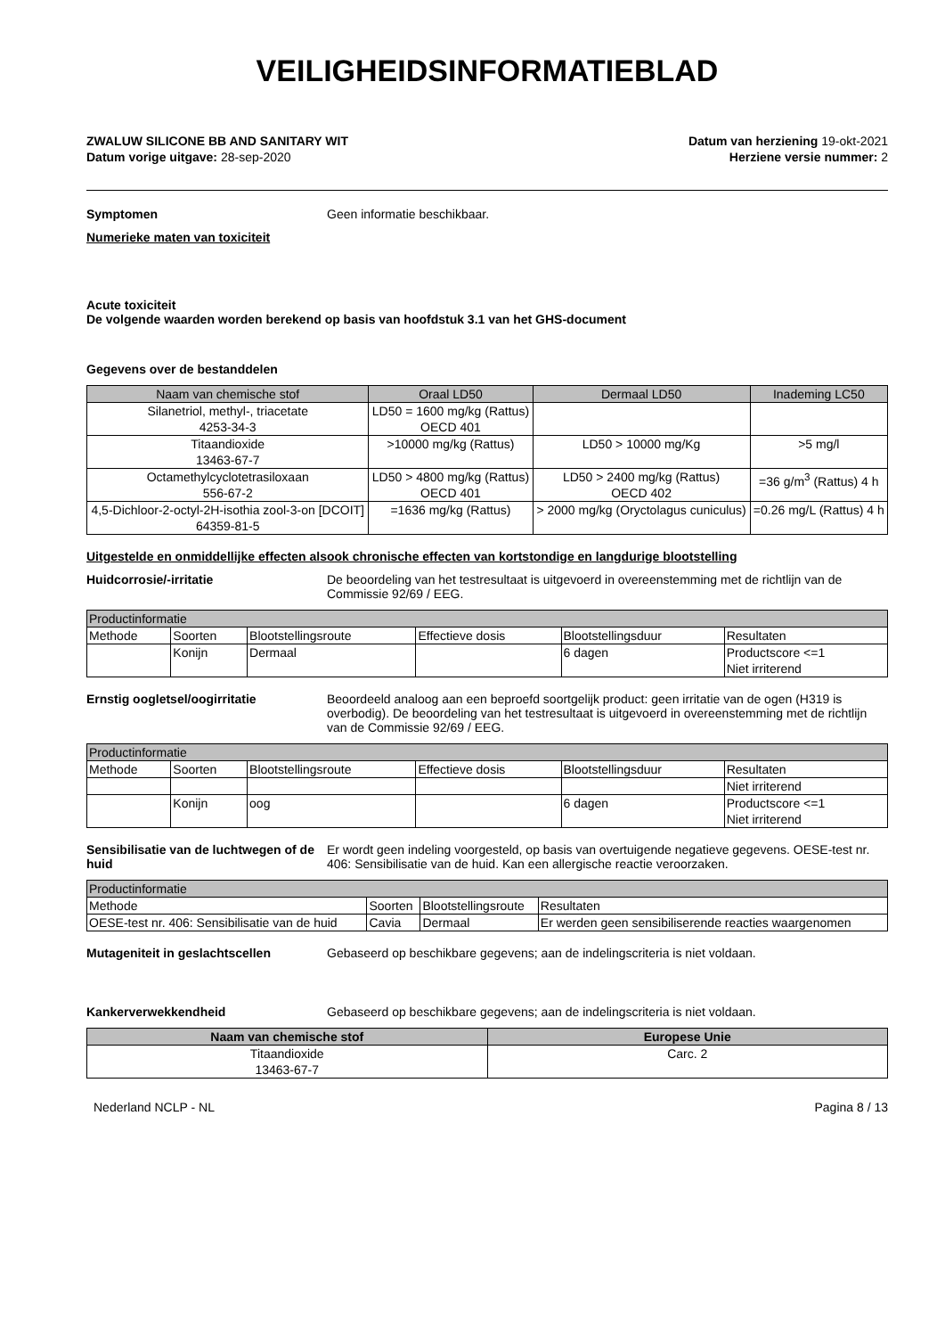VEILIGHEIDSINFORMATIEBLAD
ZWALUW SILICONE BB AND SANITARY WIT
Datum vorige uitgave: 28-sep-2020
Datum van herziening 19-okt-2021
Herziene versie nummer: 2
Symptomen Geen informatie beschikbaar.
Numerieke maten van toxiciteit
Acute toxiciteit
De volgende waarden worden berekend op basis van hoofdstuk 3.1 van het GHS-document
Gegevens over de bestanddelen
| Naam van chemische stof | Oraal LD50 | Dermaal LD50 | Inademing LC50 |
| --- | --- | --- | --- |
| Silanetriol, methyl-, triacetate 4253-34-3 | LD50 = 1600 mg/kg (Rattus) OECD 401 | | |
| Titaandioxide 13463-67-7 | >10000 mg/kg (Rattus) | LD50 > 10000 mg/Kg | >5 mg/l |
| Octamethylcyclotetrasiloxaan 556-67-2 | LD50 > 4800 mg/kg (Rattus) OECD 401 | LD50 > 2400 mg/kg (Rattus) OECD 402 | =36 g/m<sup>3</sup> (Rattus) 4 h |
| 4,5-Dichloor-2-octyl-2H-isothia zool-3-on [DCOIT] 64359-81-5 | =1636 mg/kg (Rattus) | > 2000 mg/kg (Oryctolagus cuniculus) | =0.26 mg/L (Rattus) 4 h |
Uitgestelde en onmiddellijke effecten alsook chronische effecten van kortstondige en langdurige blootstelling
Huidcorrosie/-irritatie De beoordeling van het testresultaat is uitgevoerd in overeenstemming met de richtlijn van de Commissie 92/69 / EEG.
| Productinformatie | | | | | |
| Methode | Soorten | Blootstellingsroute | Effectieve dosis | Blootstellingsduur | Resultaten |
| | Konijn | Dermaal | | 6 dagen | Productscore <=1 Niet irriterend |
Ernstig oogletsel/oogirritatie Beoordeeld analoog aan een beproefd soortgelijk product: geen irritatie van de ogen (H319 is overbodig). De beoordeling van het testresultaat is uitgevoerd in overeenstemming met de richtlijn van de Commissie 92/69 / EEG.
| Productinformatie | | | | | |
| Methode | Soorten | Blootstellingsroute | Effectieve dosis | Blootstellingsduur | Resultaten |
| | | | | | Niet irriterend |
| | Konijn | oog | | 6 dagen | Productscore <=1 Niet irriterend |
Sensibilisatie van de luchtwegen of de huid
Er wordt geen indeling voorgesteld, op basis van overtuigende negatieve gegevens. OESE-test nr. 406: Sensibilisatie van de huid. Kan een allergische reactie veroorzaken.
| Productinformatie | | | |
| Methode | Soorten | Blootstellingsroute | Resultaten |
| OESE-test nr. 406: Sensibilisatie van de huid | Cavia | Dermaal | Er werden geen sensibiliserende reacties waargenomen |
Mutageniteit in geslachtscellen Gebaseerd op beschikbare gegevens; aan de indelingscriteria is niet voldaan.
Kankerverwekkendheid Gebaseerd op beschikbare gegevens; aan de indelingscriteria is niet voldaan.
| Naam van chemische stof | Europese Unie |
| --- | --- |
| Titaandioxide 13463-67-7 | Carc. 2 |
Nederland NCLP - NL Pagina 8 / 13